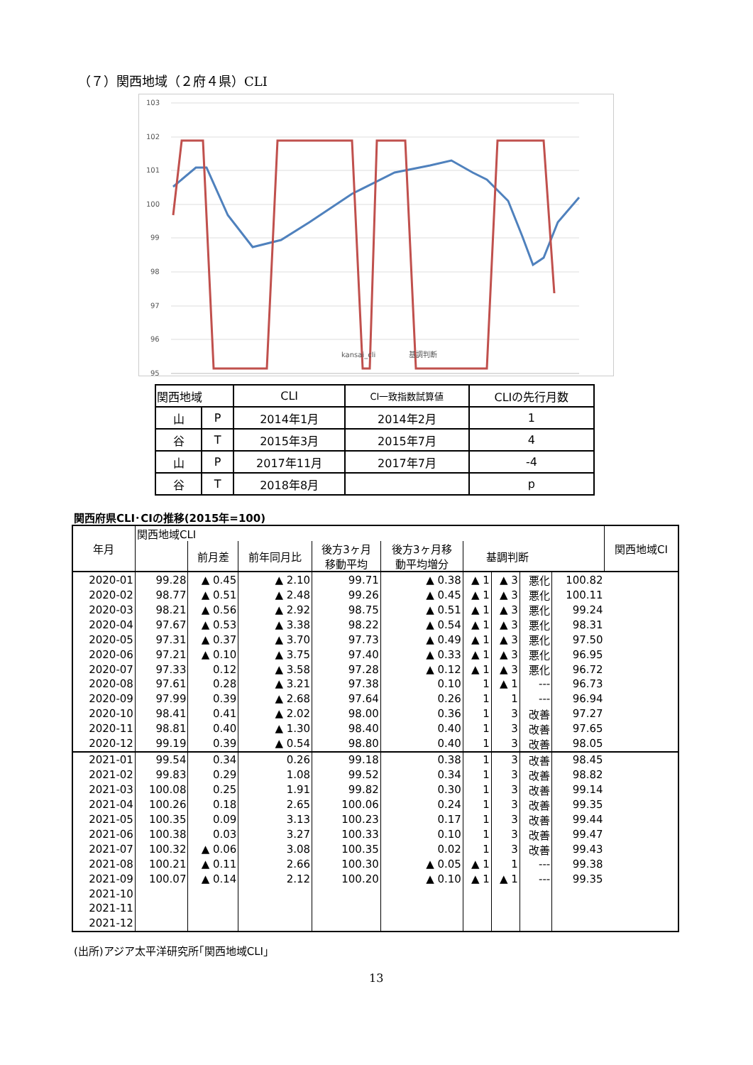（７）関西地域（２府４県）CLI
103
102
101
100
99
98
97
96
95
kansai_cli
基調判断
| 関西地域 | | CLI | CI一致指数試算値 | CLIの先行月数 |
| 山 | P | 2014年1月 | 2014年2月 | 1 |
| 谷 | T | 2015年3月 | 2015年7月 | 4 |
| 山 | P | 2017年11月 | 2017年7月 | -4 |
| 谷 | T | 2018年8月 | | p |
関西府県CLI･CIの推移(2015年=100)
| 年月 | 関西地域CLI | | | | | | | | | 関西地域CI |
| --- | --- | --- | --- | --- | --- | --- | --- | --- | --- | --- |
| | | 前月差 | 前年同月比 | 後方3ヶ月 移動平均 | 後方3ヶ月移 動平均増分 | 基調判断 | | | | |
| 2020-01 | 99.28 | ▲ 0.45 | ▲ 2.10 | 99.71 | ▲ 0.38 | ▲ 1 | ▲ 3 | 悪化 | 100.82 | |
| 2020-02 | 98.77 | ▲ 0.51 | ▲ 2.48 | 99.26 | ▲ 0.45 | ▲ 1 | ▲ 3 | 悪化 | 100.11 | |
| 2020-03 | 98.21 | ▲ 0.56 | ▲ 2.92 | 98.75 | ▲ 0.51 | ▲ 1 | ▲ 3 | 悪化 | 99.24 | |
| 2020-04 | 97.67 | ▲ 0.53 | ▲ 3.38 | 98.22 | ▲ 0.54 | ▲ 1 | ▲ 3 | 悪化 | 98.31 | |
| 2020-05 | 97.31 | ▲ 0.37 | ▲ 3.70 | 97.73 | ▲ 0.49 | ▲ 1 | ▲ 3 | 悪化 | 97.50 | |
| 2020-06 | 97.21 | ▲ 0.10 | ▲ 3.75 | 97.40 | ▲ 0.33 | ▲ 1 | ▲ 3 | 悪化 | 96.95 | |
| 2020-07 | 97.33 | 0.12 | ▲ 3.58 | 97.28 | ▲ 0.12 | ▲ 1 | ▲ 3 | 悪化 | 96.72 | |
| 2020-08 | 97.61 | 0.28 | ▲ 3.21 | 97.38 | 0.10 | 1 | ▲ 1 | --- | 96.73 | |
| 2020-09 | 97.99 | 0.39 | ▲ 2.68 | 97.64 | 0.26 | 1 | 1 | --- | 96.94 | |
| 2020-10 | 98.41 | 0.41 | ▲ 2.02 | 98.00 | 0.36 | 1 | 3 | 改善 | 97.27 | |
| 2020-11 | 98.81 | 0.40 | ▲ 1.30 | 98.40 | 0.40 | 1 | 3 | 改善 | 97.65 | |
| 2020-12 | 99.19 | 0.39 | ▲ 0.54 | 98.80 | 0.40 | 1 | 3 | 改善 | 98.05 | |
| 2021-01 | 99.54 | 0.34 | 0.26 | 99.18 | 0.38 | 1 | 3 | 改善 | 98.45 | |
| 2021-02 | 99.83 | 0.29 | 1.08 | 99.52 | 0.34 | 1 | 3 | 改善 | 98.82 | |
| 2021-03 | 100.08 | 0.25 | 1.91 | 99.82 | 0.30 | 1 | 3 | 改善 | 99.14 | |
| 2021-04 | 100.26 | 0.18 | 2.65 | 100.06 | 0.24 | 1 | 3 | 改善 | 99.35 | |
| 2021-05 | 100.35 | 0.09 | 3.13 | 100.23 | 0.17 | 1 | 3 | 改善 | 99.44 | |
| 2021-06 | 100.38 | 0.03 | 3.27 | 100.33 | 0.10 | 1 | 3 | 改善 | 99.47 | |
| 2021-07 | 100.32 | ▲ 0.06 | 3.08 | 100.35 | 0.02 | 1 | 3 | 改善 | 99.43 | |
| 2021-08 | 100.21 | ▲ 0.11 | 2.66 | 100.30 | ▲ 0.05 | ▲ 1 | 1 | --- | 99.38 | |
| 2021-09 | 100.07 | ▲ 0.14 | 2.12 | 100.20 | ▲ 0.10 | ▲ 1 | ▲ 1 | --- | 99.35 | |
| 2021-10 | | | | | | | | | | |
| 2021-11 | | | | | | | | | | |
| 2021-12 | | | | | | | | | | |
(出所)アジア太平洋研究所｢関西地域CLI｣
13